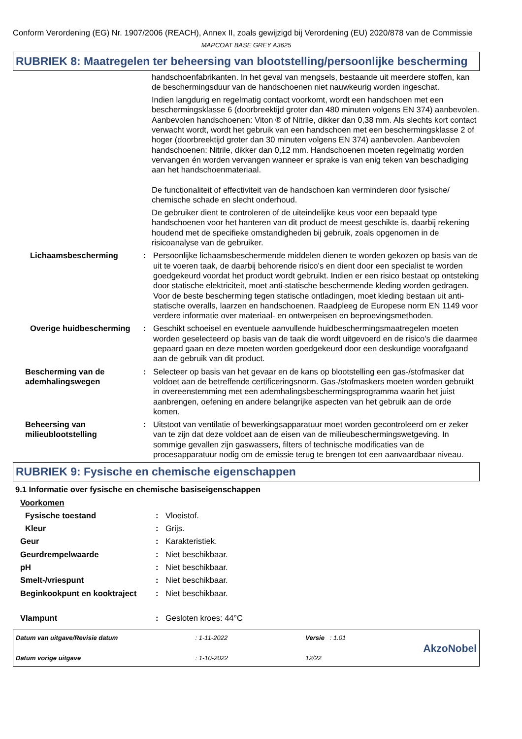Conform Verordening (EG) Nr. 1907/2006 (REACH), Annex II, zoals gewijzigd bij Verordening (EU) 2020/878 van de Commissie
MAPCOAT BASE GREY A3625
RUBRIEK 8: Maatregelen ter beheersing van blootstelling/persoonlijke bescherming
handschoenfabrikanten. In het geval van mengsels, bestaande uit meerdere stoffen, kan de beschermingsduur van de handschoenen niet nauwkeurig worden ingeschat.
Indien langdurig en regelmatig contact voorkomt, wordt een handschoen met een beschermingsklasse 6 (doorbreektijd groter dan 480 minuten volgens EN 374) aanbevolen. Aanbevolen handschoenen: Viton ® of Nitrile, dikker dan 0,38 mm. Als slechts kort contact verwacht wordt, wordt het gebruik van een handschoen met een beschermingsklasse 2 of hoger (doorbreektijd groter dan 30 minuten volgens EN 374) aanbevolen. Aanbevolen handschoenen: Nitrile, dikker dan 0,12 mm. Handschoenen moeten regelmatig worden vervangen én worden vervangen wanneer er sprake is van enig teken van beschadiging aan het handschoenmateriaal.
De functionaliteit of effectiviteit van de handschoen kan verminderen door fysische/ chemische schade en slecht onderhoud.
De gebruiker dient te controleren of de uiteindelijke keus voor een bepaald type handschoenen voor het hanteren van dit product de meest geschikte is, daarbij rekening houdend met de specifieke omstandigheden bij gebruik, zoals opgenomen in de risicoanalyse van de gebruiker.
Lichaamsbescherming : Persoonlijke lichaamsbeschermende middelen dienen te worden gekozen op basis van de uit te voeren taak, de daarbij behorende risico's en dient door een specialist te worden goedgekeurd voordat het product wordt gebruikt. Indien er een risico bestaat op ontsteking door statische elektriciteit, moet anti-statische beschermende kleding worden gedragen. Voor de beste bescherming tegen statische ontladingen, moet kleding bestaan uit anti-statische overalls, laarzen en handschoenen. Raadpleeg de Europese norm EN 1149 voor verdere informatie over materiaal- en ontwerpeisen en beproevingsmethoden.
Overige huidbescherming : Geschikt schoeisel en eventuele aanvullende huidbeschermingsmaatregelen moeten worden geselecteerd op basis van de taak die wordt uitgevoerd en de risico's die daarmee gepaard gaan en deze moeten worden goedgekeurd door een deskundige voorafgaand aan de gebruik van dit product.
Bescherming van de ademhalingswegen
: Selecteer op basis van het gevaar en de kans op blootstelling een gas-/stofmasker dat voldoet aan de betreffende certificeringsnorm. Gas-/stofmaskers moeten worden gebruikt in overeenstemming met een ademhalingsbeschermingsprogramma waarin het juist aanbrengen, oefening en andere belangrijke aspecten van het gebruik aan de orde komen.
Beheersing van milieublootstelling
: Uitstoot van ventilatie of bewerkingsapparatuur moet worden gecontroleerd om er zeker van te zijn dat deze voldoet aan de eisen van de milieubeschermingswetgeving. In sommige gevallen zijn gaswassers, filters of technische modificaties van de procesapparatuur nodig om de emissie terug te brengen tot een aanvaardbaar niveau.
RUBRIEK 9: Fysische en chemische eigenschappen
9.1 Informatie over fysische en chemische basiseigenschappen
Voorkomen
Fysische toestand : Vloeistof.
Kleur : Grijs.
Geur : Karakteristiek.
Geurdrempelwaarde : Niet beschikbaar.
pH : Niet beschikbaar.
Smelt-/vriespunt : Niet beschikbaar.
Beginkookpunt en kooktraject
: Niet beschikbaar.
Vlampunt : Gesloten kroes: 44°C
Datum van uitgave/Revisie datum
Datum vorige uitgave
: 1-11-2022
: 1-10-2022
Versie : 1.01
12/22
AkzoNobel